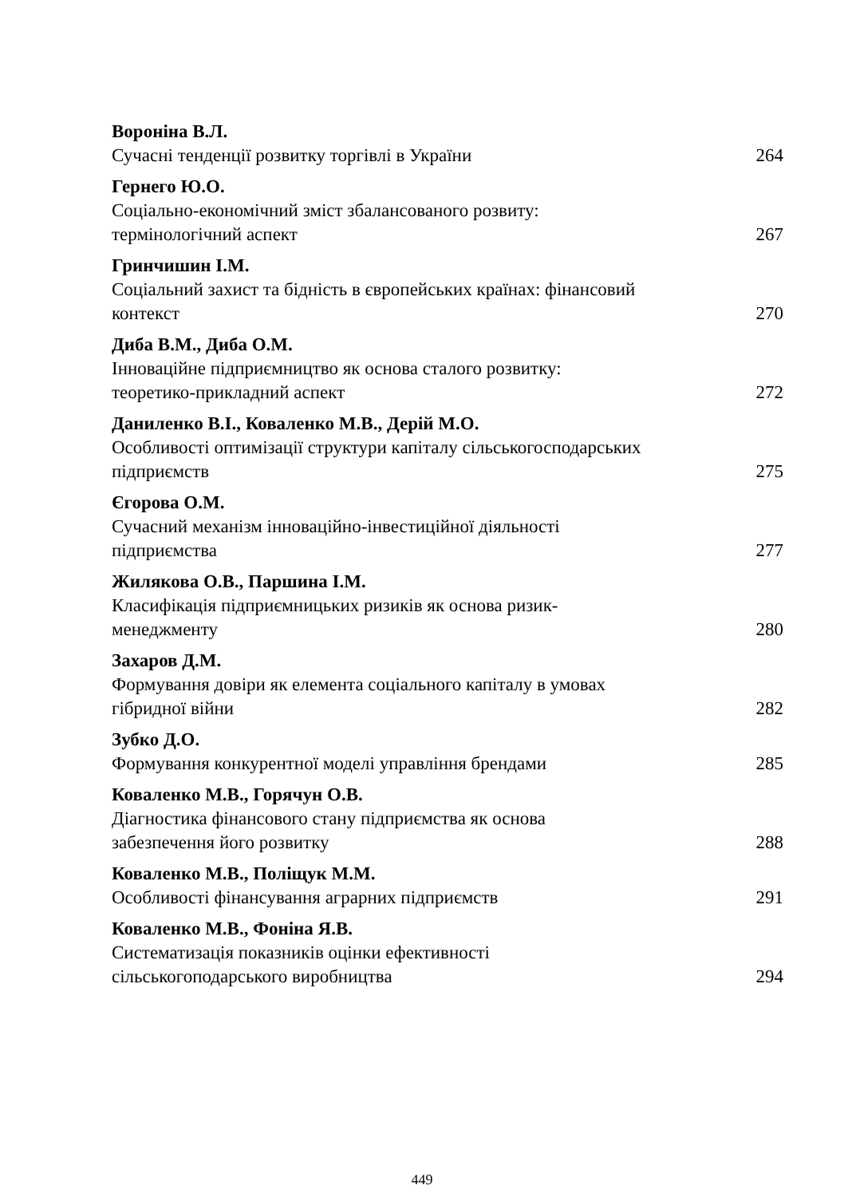Вороніна В.Л.
Сучасні тенденції розвитку торгівлі в України
264
Гернего Ю.О.
Соціально-економічний зміст збалансованого розвиту:
термінологічний аспект
267
Гринчишин І.М.
Соціальний захист та бідність в європейських країнах: фінансовий
контекст
270
Диба В.М., Диба О.М.
Інноваційне підприємництво як основа сталого розвитку:
теоретико-прикладний аспект
272
Даниленко В.І., Коваленко М.В., Дерій М.О.
Особливості оптимізації структури капіталу сільськогосподарських
підприємств
275
Єгорова О.М.
Сучасний механізм інноваційно-інвестиційної діяльності
підприємства
277
Жилякова О.В., Паршина І.М.
Класифікація підприємницьких ризиків як основа ризик-
менеджменту
280
Захаров Д.М.
Формування довіри як елемента соціального капіталу в умовах
гібридної війни
282
Зубко Д.О.
Формування конкурентної моделі управління брендами
285
Коваленко М.В., Горячун О.В.
Діагностика фінансового стану підприємства як основа
забезпечення його розвитку
288
Коваленко М.В., Поліщук М.М.
Особливості фінансування аграрних підприємств
291
Коваленко М.В., Фоніна Я.В.
Систематизація показників оцінки ефективності
сільськогоподарського виробництва
294
449